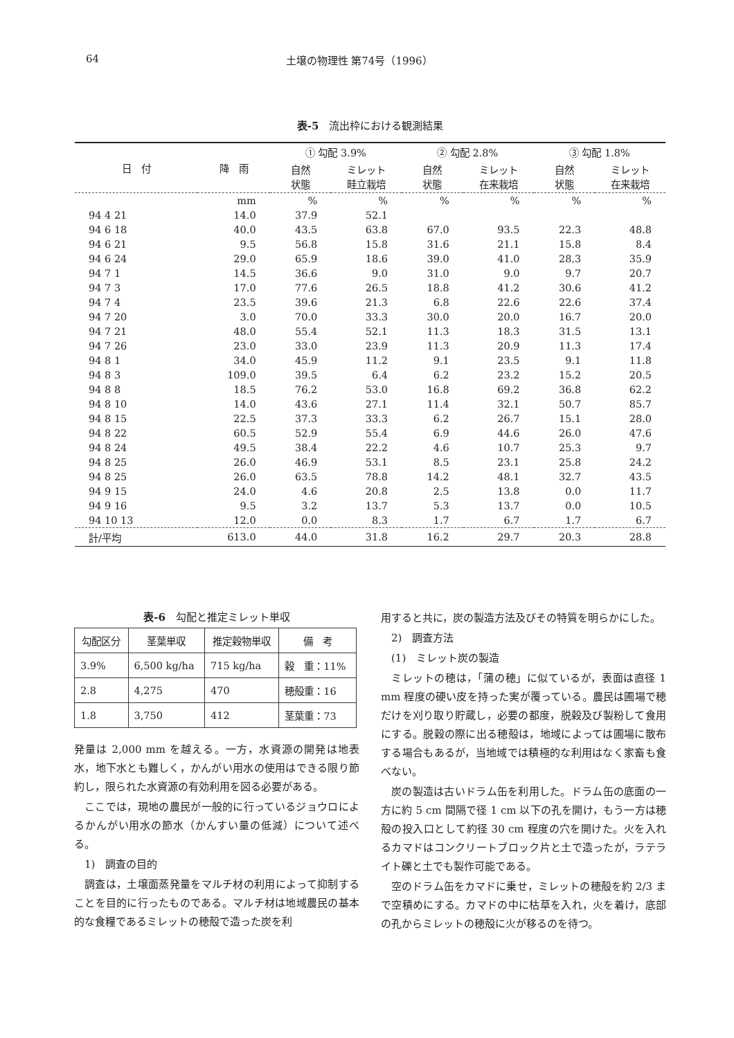64 土壌の物理性 第74号（1996）
表-5 流出枠における観測結果
| 日 付 | 降 雨 | ① 勾配 3.9% | | ② 勾配 2.8% | | ③ 勾配 1.8% | |
| --- | --- | --- | --- | --- | --- | --- | --- |
| | | 自然 状態 | ミレット 畦立栽培 | 自然 状態 | ミレット 在来栽培 | 自然 状態 | ミレット 在来栽培 |
| | mm | % | % | % | % | % | % |
| 94 4 21 | 14.0 | 37.9 | 52.1 | | | | |
| 94 6 18 | 40.0 | 43.5 | 63.8 | 67.0 | 93.5 | 22.3 | 48.8 |
| 94 6 21 | 9.5 | 56.8 | 15.8 | 31.6 | 21.1 | 15.8 | 8.4 |
| 94 6 24 | 29.0 | 65.9 | 18.6 | 39.0 | 41.0 | 28.3 | 35.9 |
| 94 7 1 | 14.5 | 36.6 | 9.0 | 31.0 | 9.0 | 9.7 | 20.7 |
| 94 7 3 | 17.0 | 77.6 | 26.5 | 18.8 | 41.2 | 30.6 | 41.2 |
| 94 7 4 | 23.5 | 39.6 | 21.3 | 6.8 | 22.6 | 22.6 | 37.4 |
| 94 7 20 | 3.0 | 70.0 | 33.3 | 30.0 | 20.0 | 16.7 | 20.0 |
| 94 7 21 | 48.0 | 55.4 | 52.1 | 11.3 | 18.3 | 31.5 | 13.1 |
| 94 7 26 | 23.0 | 33.0 | 23.9 | 11.3 | 20.9 | 11.3 | 17.4 |
| 94 8 1 | 34.0 | 45.9 | 11.2 | 9.1 | 23.5 | 9.1 | 11.8 |
| 94 8 3 | 109.0 | 39.5 | 6.4 | 6.2 | 23.2 | 15.2 | 20.5 |
| 94 8 8 | 18.5 | 76.2 | 53.0 | 16.8 | 69.2 | 36.8 | 62.2 |
| 94 8 10 | 14.0 | 43.6 | 27.1 | 11.4 | 32.1 | 50.7 | 85.7 |
| 94 8 15 | 22.5 | 37.3 | 33.3 | 6.2 | 26.7 | 15.1 | 28.0 |
| 94 8 22 | 60.5 | 52.9 | 55.4 | 6.9 | 44.6 | 26.0 | 47.6 |
| 94 8 24 | 49.5 | 38.4 | 22.2 | 4.6 | 10.7 | 25.3 | 9.7 |
| 94 8 25 | 26.0 | 46.9 | 53.1 | 8.5 | 23.1 | 25.8 | 24.2 |
| 94 8 25 | 26.0 | 63.5 | 78.8 | 14.2 | 48.1 | 32.7 | 43.5 |
| 94 9 15 | 24.0 | 4.6 | 20.8 | 2.5 | 13.8 | 0.0 | 11.7 |
| 94 9 16 | 9.5 | 3.2 | 13.7 | 5.3 | 13.7 | 0.0 | 10.5 |
| 94 10 13 | 12.0 | 0.0 | 8.3 | 1.7 | 6.7 | 1.7 | 6.7 |
| 計/平均 | 613.0 | 44.0 | 31.8 | 16.2 | 29.7 | 20.3 | 28.8 |
表-6　勾配と推定ミレット単収
| 勾配区分 | 茎葉単収 | 推定穀物単収 | 備 考 |
| --- | --- | --- | --- |
| 3.9% | 6,500 kg/ha | 715 kg/ha | 穀 重：11% |
| 2.8 | 4,275 | 470 | 穂殻重：16 |
| 1.8 | 3,750 | 412 | 茎葉重：73 |
発量は 2,000 mm を越える。一方，水資源の開発は地表水，地下水とも難しく，かんがい用水の使用はできる限り節約し，限られた水資源の有効利用を図る必要がある。
ここでは，現地の農民が一般的に行っているジョウロによるかんがい用水の節水（かんすい量の低減）について述べる。
1)　調査の目的
調査は，土壌面蒸発量をマルチ材の利用によって抑制することを目的に行ったものである。マルチ材は地域農民の基本的な食糧であるミレットの穂殻で造った炭を利
用すると共に，炭の製造方法及びその特質を明らかにした。
2)　調査方法
(1)　ミレット炭の製造
ミレットの穂は，「蒲の穂」に似ているが，表面は直径 1 mm 程度の硬い皮を持った実が覆っている。農民は圃場で穂だけを刈り取り貯蔵し，必要の都度，脱穀及び製粉して食用にする。脱穀の際に出る穂殻は，地域によっては圃場に散布する場合もあるが，当地域では積極的な利用はなく家畜も食べない。
炭の製造は古いドラム缶を利用した。ドラム缶の底面の一方に約 5 cm 間隔で径 1 cm 以下の孔を開け，もう一方は穂殻の投入口として約径 30 cm 程度の穴を開けた。火を入れるカマドはコンクリートブロック片と土で造ったが，ラテライト礫と土でも製作可能である。
空のドラム缶をカマドに乗せ，ミレットの穂殻を約 2/3 まで空積めにする。カマドの中に枯草を入れ，火を着け，底部の孔からミレットの穂殻に火が移るのを待つ。